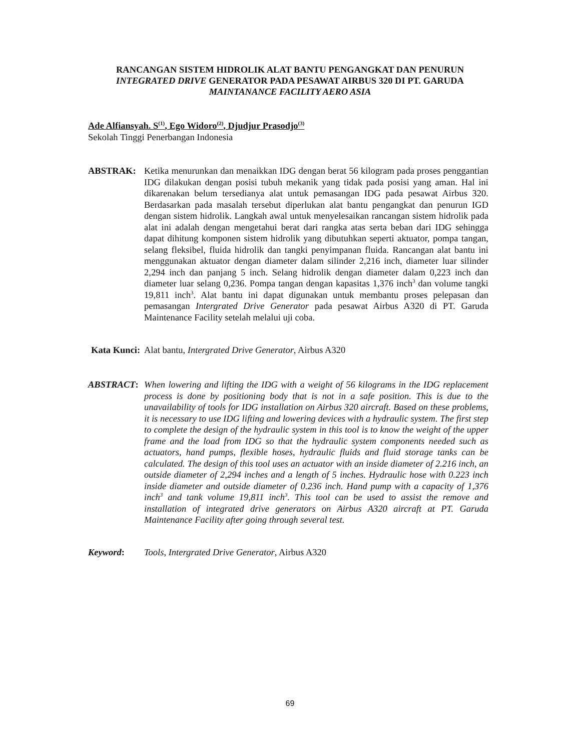RANCANGAN SISTEM HIDROLIK ALAT BANTU PENGANGKAT DAN PENURUN
INTEGRATED DRIVE GENERATOR PADA PESAWAT AIRBUS 320 DI PT. GARUDA
MAINTANANCE FACILITY AERO ASIA
Ade Alfiansyah. S<sup>(1)</sup>, Ego Widoro<sup>(2)</sup>, Djudjur Prasodjo<sup>(3)</sup>
Sekolah Tinggi Penerbangan Indonesia
ABSTRAK: Ketika menurunkan dan menaikkan IDG dengan berat 56 kilogram pada proses penggantian IDG dilakukan dengan posisi tubuh mekanik yang tidak pada posisi yang aman. Hal ini dikarenakan belum tersedianya alat untuk pemasangan IDG pada pesawat Airbus 320. Berdasarkan pada masalah tersebut diperlukan alat bantu pengangkat dan penurun IGD dengan sistem hidrolik. Langkah awal untuk menyelesaikan rancangan sistem hidrolik pada alat ini adalah dengan mengetahui berat dari rangka atas serta beban dari IDG sehingga dapat dihitung komponen sistem hidrolik yang dibutuhkan seperti aktuator, pompa tangan, selang fleksibel, fluida hidrolik dan tangki penyimpanan fluida. Rancangan alat bantu ini menggunakan aktuator dengan diameter dalam silinder 2,216 inch, diameter luar silinder 2,294 inch dan panjang 5 inch. Selang hidrolik dengan diameter dalam 0,223 inch dan diameter luar selang 0,236. Pompa tangan dengan kapasitas 1,376 inch<sup>3</sup> dan volume tangki 19,811 inch<sup>3</sup>. Alat bantu ini dapat digunakan untuk membantu proses pelepasan dan pemasangan Intergrated Drive Generator pada pesawat Airbus A320 di PT. Garuda Maintenance Facility setelah melalui uji coba.
Kata Kunci:
Alat bantu, Intergrated Drive Generator, Airbus A320
ABSTRACT: When lowering and lifting the IDG with a weight of 56 kilograms in the IDG replacement process is done by positioning body that is not in a safe position. This is due to the unavailability of tools for IDG installation on Airbus 320 aircraft. Based on these problems, it is necessary to use IDG lifting and lowering devices with a hydraulic system. The first step to complete the design of the hydraulic system in this tool is to know the weight of the upper frame and the load from IDG so that the hydraulic system components needed such as actuators, hand pumps, flexible hoses, hydraulic fluids and fluid storage tanks can be calculated. The design of this tool uses an actuator with an inside diameter of 2.216 inch, an outside diameter of 2,294 inches and a length of 5 inches. Hydraulic hose with 0.223 inch inside diameter and outside diameter of 0.236 inch. Hand pump with a capacity of 1,376 inch<sup>3</sup> and tank volume 19,811 inch<sup>3</sup>. This tool can be used to assist the remove and installation of integrated drive generators on Airbus A320 aircraft at PT. Garuda Maintenance Facility after going through several test.
Keyword: Tools, Intergrated Drive Generator, Airbus A320
69